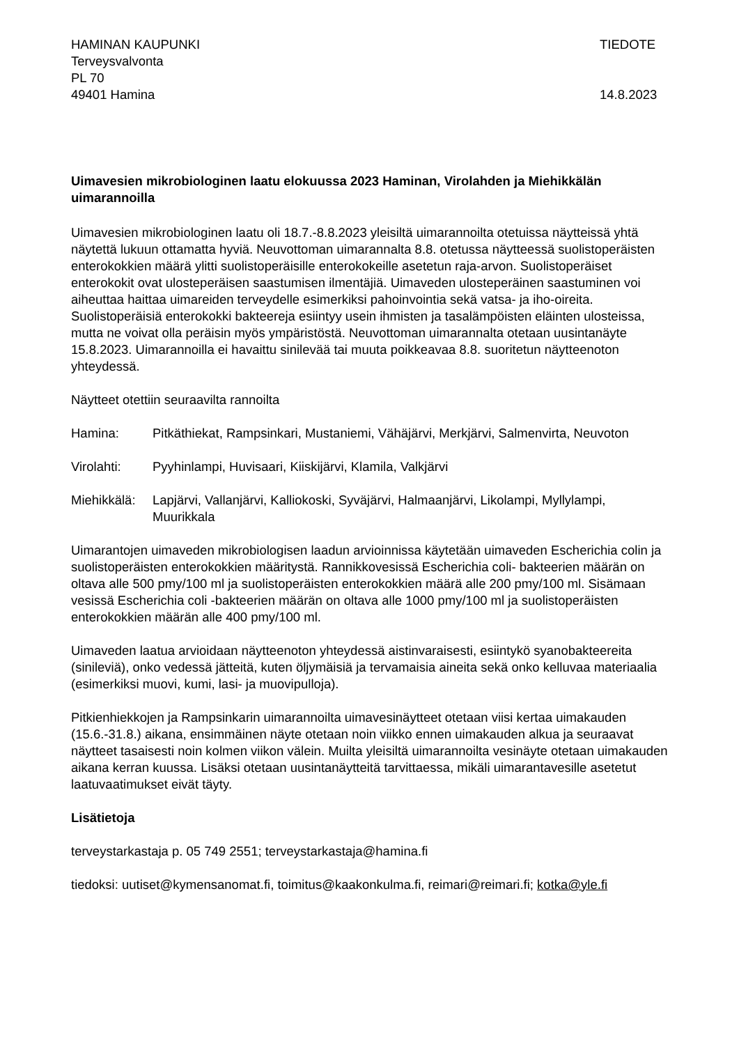HAMINAN KAUPUNKI
Terveysvalvonta
PL 70
49401 Hamina
TIEDOTE
14.8.2023
Uimavesien mikrobiologinen laatu elokuussa 2023 Haminan, Virolahden ja Miehikkälän uimarannoilla
Uimavesien mikrobiologinen laatu oli 18.7.-8.8.2023 yleisiltä uimarannoilta otetuissa näytteissä yhtä näytettä lukuun ottamatta hyviä. Neuvottoman uimarannalta 8.8. otetussa näytteessä suolistoperäisten enterokokkien määrä ylitti suolistoperäisille enterokokeille asetetun raja-arvon. Suolistoperäiset enterokokit ovat ulosteperäisen saastumisen ilmentäjiä. Uimaveden ulosteperäinen saastuminen voi aiheuttaa haittaa uimareiden terveydelle esimerkiksi pahoinvointia sekä vatsa- ja iho-oireita. Suolistoperäisiä enterokokki bakteereja esiintyy usein ihmisten ja tasalämpöisten eläinten ulosteissa, mutta ne voivat olla peräisin myös ympäristöstä. Neuvottoman uimarannalta otetaan uusintanäyte 15.8.2023. Uimarannoilla ei havaittu sinilevää tai muuta poikkeavaa 8.8. suoritetun näytteenoton yhteydessä.
Näytteet otettiin seuraavilta rannoilta
Hamina: Pitkäthiekat, Rampsinkari, Mustaniemi, Vähäjärvi, Merkjärvi, Salmenvirta, Neuvoton
Virolahti: Pyyhinlampi, Huvisaari, Kiiskijärvi, Klamila, Valkjärvi
Miehikkälä:
Lapjärvi, Vallanjärvi, Kalliokoski, Syväjärvi, Halmaanjärvi, Likolampi, Myllylampi, Muurikkala
Uimarantojen uimaveden mikrobiologisen laadun arvioinnissa käytetään uimaveden Escherichia colin ja suolistoperäisten enterokokkien määritystä. Rannikkovesissä Escherichia coli- bakteerien määrän on oltava alle 500 pmy/100 ml ja suolistoperäisten enterokokkien määrä alle 200 pmy/100 ml. Sisämaan vesissä Escherichia coli -bakteerien määrän on oltava alle 1000 pmy/100 ml ja suolistoperäisten enterokokkien määrän alle 400 pmy/100 ml.
Uimaveden laatua arvioidaan näytteenoton yhteydessä aistinvaraisesti, esiintykö syanobakteereita (sinileviä), onko vedessä jätteitä, kuten öljymäisiä ja tervamaisia aineita sekä onko kelluvaa materiaalia (esimerkiksi muovi, kumi, lasi- ja muovipulloja).
Pitkienhiekkojen ja Rampsinkarin uimarannoilta uimavesinäytteet otetaan viisi kertaa uimakauden (15.6.-31.8.) aikana, ensimmäinen näyte otetaan noin viikko ennen uimakauden alkua ja seuraavat näytteet tasaisesti noin kolmen viikon välein. Muilta yleisiltä uimarannoilta vesinäyte otetaan uimakauden aikana kerran kuussa. Lisäksi otetaan uusintanäytteitä tarvittaessa, mikäli uimarantavesille asetetut laatuvaatimukset eivät täyty.
Lisätietoja
terveystarkastaja p. 05 749 2551; terveystarkastaja@hamina.fi
tiedoksi: uutiset@kymensanomat.fi, toimitus@kaakonkulma.fi, reimari@reimari.fi; kotka@yle.fi